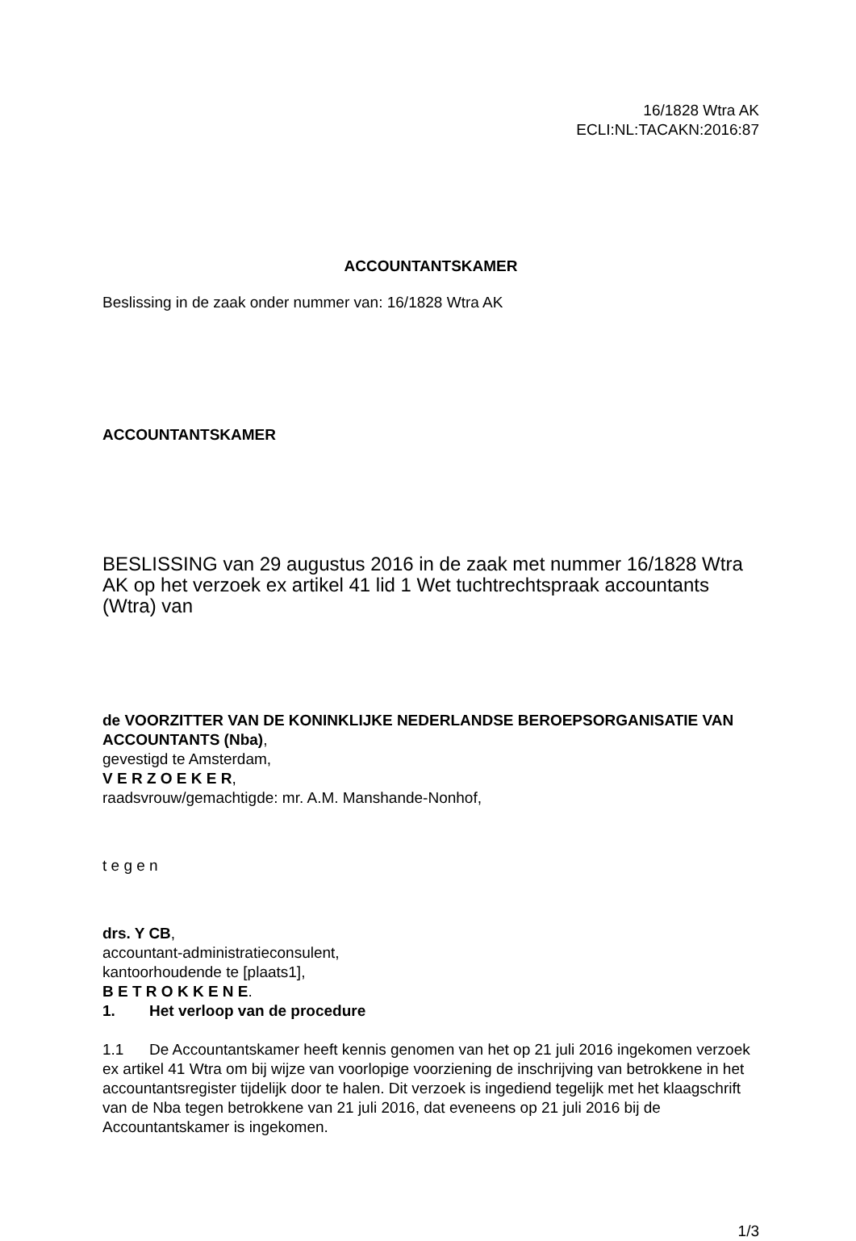16/1828 Wtra AK
ECLI:NL:TACAKN:2016:87
ACCOUNTANTSKAMER
Beslissing in de zaak onder nummer van: 16/1828 Wtra AK
ACCOUNTANTSKAMER
BESLISSING van 29 augustus 2016 in de zaak met nummer 16/1828 Wtra AK op het verzoek ex artikel 41 lid 1 Wet tuchtrechtspraak accountants (Wtra) van
de VOORZITTER VAN DE KONINKLIJKE NEDERLANDSE BEROEPSORGANISATIE VAN ACCOUNTANTS (Nba),
gevestigd te Amsterdam,
V E R Z O E K E R,
raadsvrouw/gemachtigde: mr. A.M. Manshande-Nonhof,
t e g e n
drs. Y CB,
accountant-administratieconsulent,
kantoorhoudende te [plaats1],
B E T R O K K E N E.
1. Het verloop van de procedure
1.1 De Accountantskamer heeft kennis genomen van het op 21 juli 2016 ingekomen verzoek ex artikel 41 Wtra om bij wijze van voorlopige voorziening de inschrijving van betrokkene in het accountantsregister tijdelijk door te halen. Dit verzoek is ingediend tegelijk met het klaagschrift van de Nba tegen betrokkene van 21 juli 2016, dat eveneens op 21 juli 2016 bij de Accountantskamer is ingekomen.
1/3